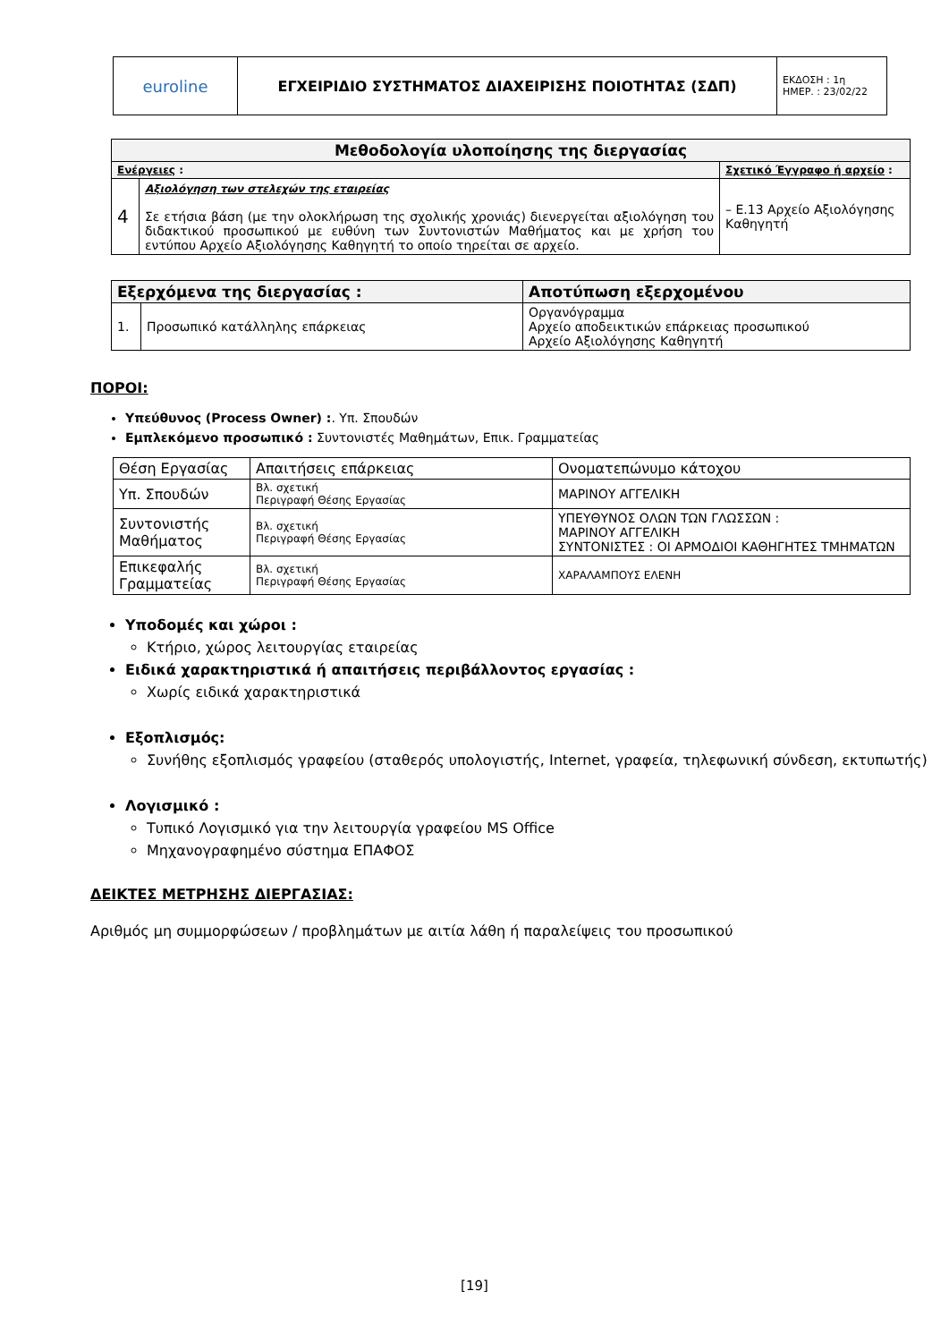| euroline | ΕΓΧΕΙΡΙΔΙΟ ΣΥΣΤΗΜΑΤΟΣ ΔΙΑΧΕΙΡΙΣΗΣ ΠΟΙΟΤΗΤΑΣ (ΣΔΠ) | ΕΚΔΟΣΗ : 1η ΗΜΕΡ. : 23/02/22 |
| Μεθοδολογία υλοποίησης της διεργασίας | | |
| --- | --- | --- |
| Ενέργειες : | | Σχετικό Έγγραφο ή αρχείο : |
| 4 | Αξιολόγηση των στελεχών της εταιρείας Σε ετήσια βάση (με την ολοκλήρωση της σχολικής χρονιάς) διενεργείται αξιολόγηση του διδακτικού προσωπικού με ευθύνη των Συντονιστών Μαθήματος και με χρήση του εντύπου Αρχείο Αξιολόγησης Καθηγητή το οποίο τηρείται σε αρχείο. | – Ε.13 Αρχείο Αξιολόγησης Καθηγητή |
| Εξερχόμενα της διεργασίας : | | Αποτύπωση εξερχομένου |
| --- | --- | --- |
| 1. | Προσωπικό κατάλληλης επάρκειας | Οργανόγραμμα Αρχείο αποδεικτικών επάρκειας προσωπικού Αρχείο Αξιολόγησης Καθηγητή |
ΠΟΡΟΙ:
Υπεύθυνος (Process Owner) :. Υπ. Σπουδών
Εμπλεκόμενο προσωπικό : Συντονιστές Μαθημάτων, Επικ. Γραμματείας
| Θέση Εργασίας | Απαιτήσεις επάρκειας | Ονοματεπώνυμο κάτοχου |
| Υπ. Σπουδών | Βλ. σχετική Περιγραφή Θέσης Εργασίας | ΜΑΡΙΝΟΥ ΑΓΓΕΛΙΚΗ |
| Συντονιστής Μαθήματος | Βλ. σχετική Περιγραφή Θέσης Εργασίας | ΥΠΕΥΘΥΝΟΣ ΟΛΩΝ ΤΩΝ ΓΛΩΣΣΩΝ : ΜΑΡΙΝΟΥ ΑΓΓΕΛΙΚΗ ΣΥΝΤΟΝΙΣΤΕΣ : ΟΙ ΑΡΜΟΔΙΟΙ ΚΑΘΗΓΗΤΕΣ ΤΜΗΜΑΤΩΝ |
| Επικεφαλής Γραμματείας | Βλ. σχετική Περιγραφή Θέσης Εργασίας | ΧΑΡΑΛΑΜΠΟΥΣ ΕΛΕΝΗ |
Υποδομές και χώροι :
Κτήριο, χώρος λειτουργίας εταιρείας
Ειδικά χαρακτηριστικά ή απαιτήσεις περιβάλλοντος εργασίας :
Χωρίς ειδικά χαρακτηριστικά
Εξοπλισμός:
Συνήθης εξοπλισμός γραφείου (σταθερός υπολογιστής, Internet, γραφεία, τηλεφωνική σύνδεση, εκτυπωτής)
Λογισμικό :
Τυπικό Λογισμικό για την λειτουργία γραφείου MS Office
Μηχανογραφημένο σύστημα ΕΠΑΦΟΣ
ΔΕΙΚΤΕΣ ΜΕΤΡΗΣΗΣ ΔΙΕΡΓΑΣΙΑΣ:
Αριθμός μη συμμορφώσεων / προβλημάτων με αιτία λάθη ή παραλείψεις του προσωπικού
[19]